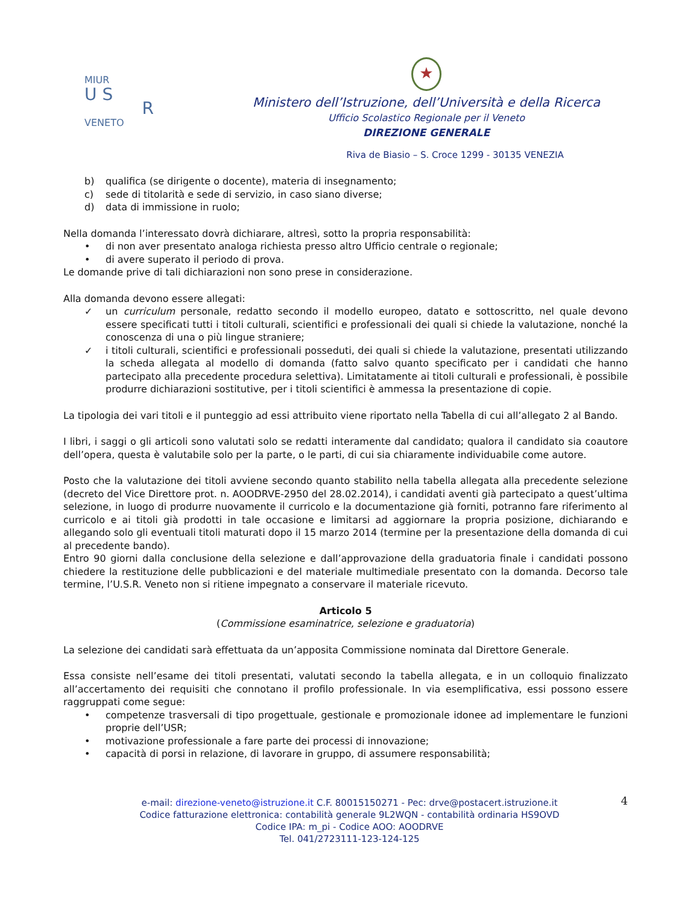MIUR
U S
R
VENETO
★
Ministero dell’Istruzione, dell’Università e della Ricerca
Ufficio Scolastico Regionale per il Veneto
DIREZIONE GENERALE
Riva de Biasio – S. Croce 1299 - 30135 VENEZIA
b) qualifica (se dirigente o docente), materia di insegnamento;
c) sede di titolarità e sede di servizio, in caso siano diverse;
d) data di immissione in ruolo;
Nella domanda l’interessato dovrà dichiarare, altresì, sotto la propria responsabilità:
• di non aver presentato analoga richiesta presso altro Ufficio centrale o regionale;
• di avere superato il periodo di prova.
Le domande prive di tali dichiarazioni non sono prese in considerazione.
Alla domanda devono essere allegati:
✓ un curriculum personale, redatto secondo il modello europeo, datato e sottoscritto, nel quale devono essere specificati tutti i titoli culturali, scientifici e professionali dei quali si chiede la valutazione, nonché la conoscenza di una o più lingue straniere;
✓ i titoli culturali, scientifici e professionali posseduti, dei quali si chiede la valutazione, presentati utilizzando la scheda allegata al modello di domanda (fatto salvo quanto specificato per i candidati che hanno partecipato alla precedente procedura selettiva). Limitatamente ai titoli culturali e professionali, è possibile produrre dichiarazioni sostitutive, per i titoli scientifici è ammessa la presentazione di copie.
La tipologia dei vari titoli e il punteggio ad essi attribuito viene riportato nella Tabella di cui all’allegato 2 al Bando.
I libri, i saggi o gli articoli sono valutati solo se redatti interamente dal candidato; qualora il candidato sia coautore dell’opera, questa è valutabile solo per la parte, o le parti, di cui sia chiaramente individuabile come autore.
Posto che la valutazione dei titoli avviene secondo quanto stabilito nella tabella allegata alla precedente selezione (decreto del Vice Direttore prot. n. AOODRVE-2950 del 28.02.2014), i candidati aventi già partecipato a quest’ultima selezione, in luogo di produrre nuovamente il curricolo e la documentazione già forniti, potranno fare riferimento al curricolo e ai titoli già prodotti in tale occasione e limitarsi ad aggiornare la propria posizione, dichiarando e allegando solo gli eventuali titoli maturati dopo il 15 marzo 2014 (termine per la presentazione della domanda di cui al precedente bando).
Entro 90 giorni dalla conclusione della selezione e dall’approvazione della graduatoria finale i candidati possono chiedere la restituzione delle pubblicazioni e del materiale multimediale presentato con la domanda. Decorso tale termine, l’U.S.R. Veneto non si ritiene impegnato a conservare il materiale ricevuto.
Articolo 5
(Commissione esaminatrice, selezione e graduatoria)
La selezione dei candidati sarà effettuata da un’apposita Commissione nominata dal Direttore Generale.
Essa consiste nell’esame dei titoli presentati, valutati secondo la tabella allegata, e in un colloquio finalizzato all’accertamento dei requisiti che connotano il profilo professionale. In via esemplificativa, essi possono essere raggruppati come segue:
• competenze trasversali di tipo progettuale, gestionale e promozionale idonee ad implementare le funzioni proprie dell’USR;
• motivazione professionale a fare parte dei processi di innovazione;
• capacità di porsi in relazione, di lavorare in gruppo, di assumere responsabilità;
e-mail: direzione-veneto@istruzione.it C.F. 80015150271 - Pec: drve@postacert.istruzione.it
Codice fatturazione elettronica: contabilità generale 9L2WQN - contabilità ordinaria HS9OVD
Codice IPA: m_pi - Codice AOO: AOODRVE
Tel. 041/2723111-123-124-125
4